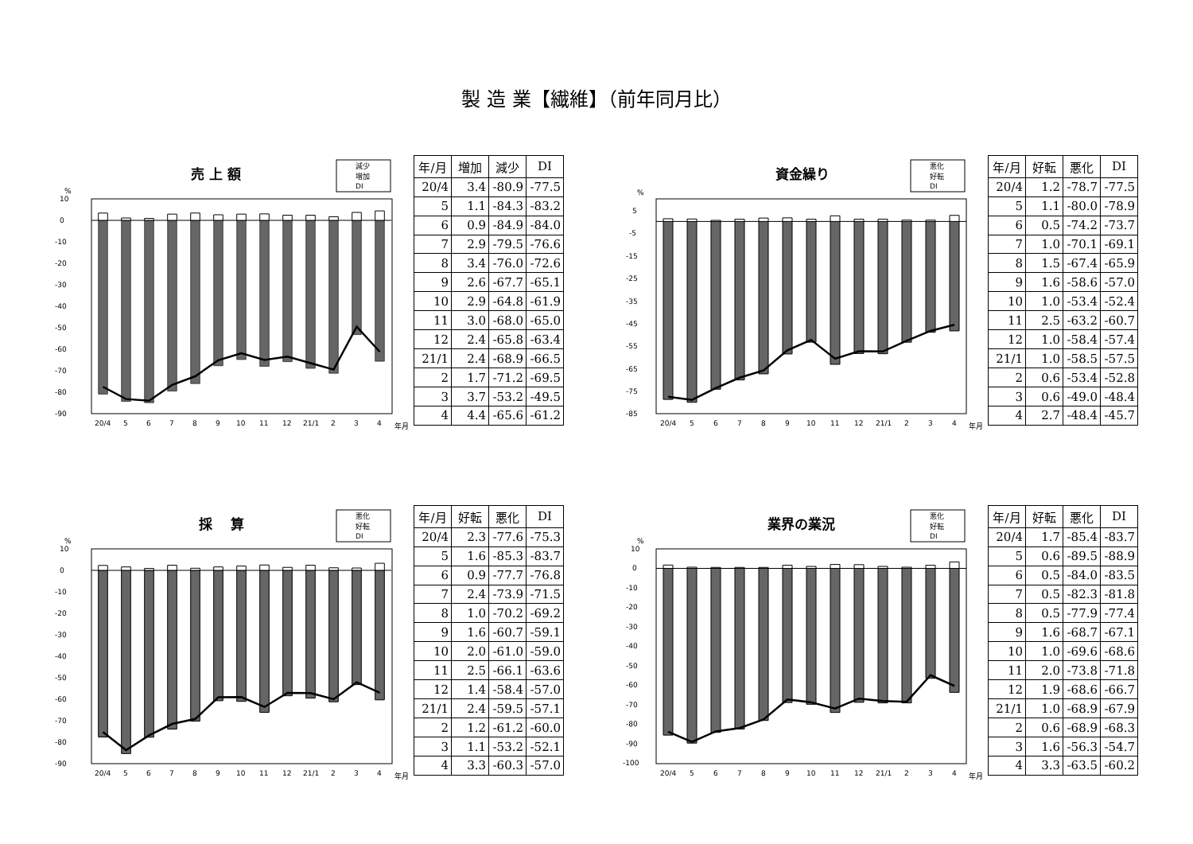製 造 業【繊維】（前年同月比）
売 上 額
減少
増加
DI
%
10
0
-10
-20
-30
-40
-50
-60
-70
-80
-90
20/4
5
6
7
8
9
10
11
12
21/1
2
3
4
年月
| 年/月 | 増加 | 減少 | DI |
| --- | --- | --- | --- |
| 20/4 | 3.4 | -80.9 | -77.5 |
| 5 | 1.1 | -84.3 | -83.2 |
| 6 | 0.9 | -84.9 | -84.0 |
| 7 | 2.9 | -79.5 | -76.6 |
| 8 | 3.4 | -76.0 | -72.6 |
| 9 | 2.6 | -67.7 | -65.1 |
| 10 | 2.9 | -64.8 | -61.9 |
| 11 | 3.0 | -68.0 | -65.0 |
| 12 | 2.4 | -65.8 | -63.4 |
| 21/1 | 2.4 | -68.9 | -66.5 |
| 2 | 1.7 | -71.2 | -69.5 |
| 3 | 3.7 | -53.2 | -49.5 |
| 4 | 4.4 | -65.6 | -61.2 |
資金繰り
悪化
好転
DI
%
5
-5
-15
-25
-35
-45
-55
-65
-75
-85
20/4
5
6
7
8
9
10
11
12
21/1
2
3
4
年月
| 年/月 | 好転 | 悪化 | DI |
| --- | --- | --- | --- |
| 20/4 | 1.2 | -78.7 | -77.5 |
| 5 | 1.1 | -80.0 | -78.9 |
| 6 | 0.5 | -74.2 | -73.7 |
| 7 | 1.0 | -70.1 | -69.1 |
| 8 | 1.5 | -67.4 | -65.9 |
| 9 | 1.6 | -58.6 | -57.0 |
| 10 | 1.0 | -53.4 | -52.4 |
| 11 | 2.5 | -63.2 | -60.7 |
| 12 | 1.0 | -58.4 | -57.4 |
| 21/1 | 1.0 | -58.5 | -57.5 |
| 2 | 0.6 | -53.4 | -52.8 |
| 3 | 0.6 | -49.0 | -48.4 |
| 4 | 2.7 | -48.4 | -45.7 |
採　 算
悪化
好転
DI
%
10
0
-10
-20
-30
-40
-50
-60
-70
-80
-90
20/4
5
6
7
8
9
10
11
12
21/1
2
3
4
年月
| 年/月 | 好転 | 悪化 | DI |
| --- | --- | --- | --- |
| 20/4 | 2.3 | -77.6 | -75.3 |
| 5 | 1.6 | -85.3 | -83.7 |
| 6 | 0.9 | -77.7 | -76.8 |
| 7 | 2.4 | -73.9 | -71.5 |
| 8 | 1.0 | -70.2 | -69.2 |
| 9 | 1.6 | -60.7 | -59.1 |
| 10 | 2.0 | -61.0 | -59.0 |
| 11 | 2.5 | -66.1 | -63.6 |
| 12 | 1.4 | -58.4 | -57.0 |
| 21/1 | 2.4 | -59.5 | -57.1 |
| 2 | 1.2 | -61.2 | -60.0 |
| 3 | 1.1 | -53.2 | -52.1 |
| 4 | 3.3 | -60.3 | -57.0 |
業界の業況
悪化
好転
DI
%
10
0
-10
-20
-30
-40
-50
-60
-70
-80
-90
-100
20/4
5
6
7
8
9
10
11
12
21/1
2
3
4
年月
| 年/月 | 好転 | 悪化 | DI |
| --- | --- | --- | --- |
| 20/4 | 1.7 | -85.4 | -83.7 |
| 5 | 0.6 | -89.5 | -88.9 |
| 6 | 0.5 | -84.0 | -83.5 |
| 7 | 0.5 | -82.3 | -81.8 |
| 8 | 0.5 | -77.9 | -77.4 |
| 9 | 1.6 | -68.7 | -67.1 |
| 10 | 1.0 | -69.6 | -68.6 |
| 11 | 2.0 | -73.8 | -71.8 |
| 12 | 1.9 | -68.6 | -66.7 |
| 21/1 | 1.0 | -68.9 | -67.9 |
| 2 | 0.6 | -68.9 | -68.3 |
| 3 | 1.6 | -56.3 | -54.7 |
| 4 | 3.3 | -63.5 | -60.2 |